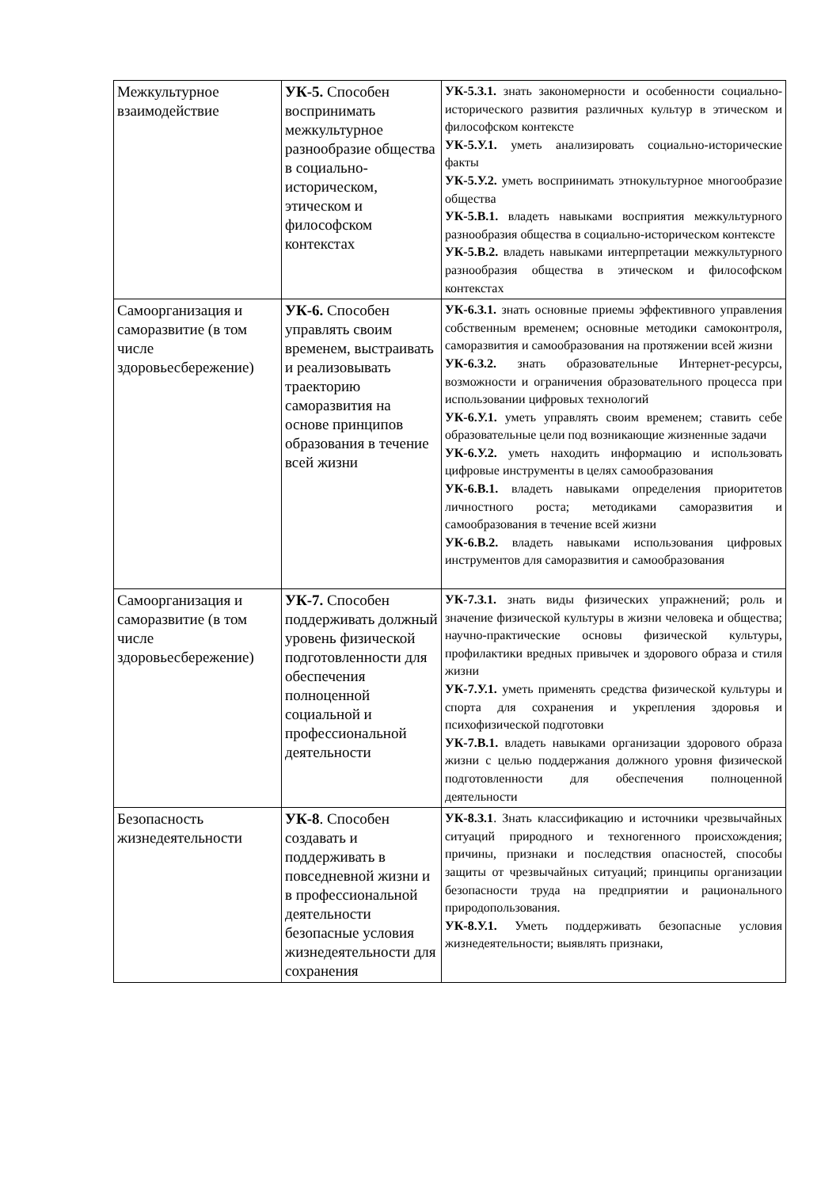| Межкультурное взаимодействие | УК-5. Способен воспринимать межкультурное разнообразие общества в социально- историческом, этическом и философском контекстах | УК-5.З.1. знать закономерности и особенности социально-исторического развития различных культур в этическом и философском контексте УК-5.У.1. уметь анализировать социально-исторические факты УК-5.У.2. уметь воспринимать этнокультурное многообразие общества УК-5.В.1. владеть навыками восприятия межкультурного разнообразия общества в социально-историческом контексте УК-5.В.2. владеть навыками интерпретации межкультурного разнообразия общества в этическом и философском контекстах |
| Самоорганизация и саморазвитие (в том числе здоровьесбережение) | УК-6. Способен управлять своим временем, выстраивать и реализовывать траекторию саморазвития на основе принципов образования в течение всей жизни | УК-6.З.1. знать основные приемы эффективного управления собственным временем; основные методики самоконтроля, саморазвития и самообразования на протяжении всей жизни УК-6.З.2. знать образовательные Интернет-ресурсы, возможности и ограничения образовательного процесса при использовании цифровых технологий УК-6.У.1. уметь управлять своим временем; ставить себе образовательные цели под возникающие жизненные задачи УК-6.У.2. уметь находить информацию и использовать цифровые инструменты в целях самообразования УК-6.В.1. владеть навыками определения приоритетов личностного роста; методиками саморазвития и самообразования в течение всей жизни УК-6.В.2. владеть навыками использования цифровых инструментов для саморазвития и самообразования |
| Самоорганизация и саморазвитие (в том числе здоровьесбережение) | УК-7. Способен поддерживать должный уровень физической подготовленности для обеспечения полноценной социальной и профессиональной деятельности | УК-7.З.1. знать виды физических упражнений; роль и значение физической культуры в жизни человека и общества; научно-практические основы физической культуры, профилактики вредных привычек и здорового образа и стиля жизни УК-7.У.1. уметь применять средства физической культуры и спорта для сохранения и укрепления здоровья и психофизической подготовки УК-7.В.1. владеть навыками организации здорового образа жизни с целью поддержания должного уровня физической подготовленности для обеспечения полноценной деятельности |
| Безопасность жизнедеятельности | УК-8 . Способен создавать и поддерживать в повседневной жизни и в профессиональной деятельности безопасные условия жизнедеятельности для сохранения | УК-8.З.1 . Знать классификацию и источники чрезвычайных ситуаций природного и техногенного происхождения; причины, признаки и последствия опасностей, способы защиты от чрезвычайных ситуаций; принципы организации безопасности труда на предприятии и рационального природопользования. УК-8.У.1. Уметь поддерживать безопасные условия жизнедеятельности; выявлять признаки, |